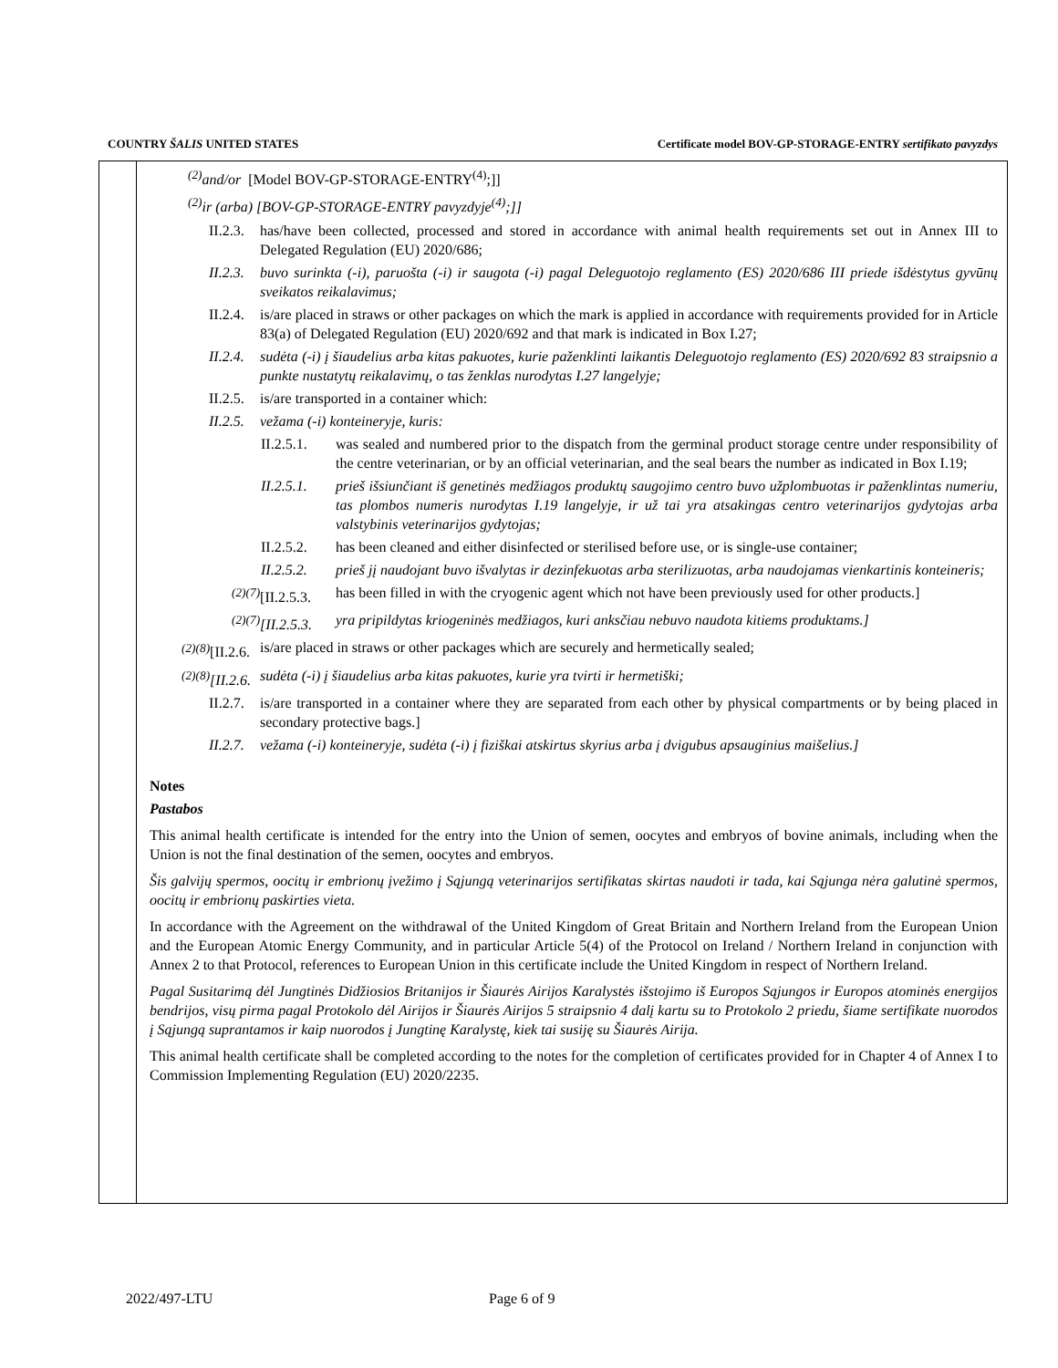COUNTRY ŠALIS UNITED STATES Certificate model BOV-GP-STORAGE-ENTRY sertifikato pavyzdys
<sup>(2)</sup> and/or [Model BOV-GP-STORAGE-ENTRY<sup>(4)</sup>;]]
<sup>(2)</sup> ir (arba) [BOV-GP-STORAGE-ENTRY pavyzdyje<sup>(4)</sup>;]]
II.2.3. has/have been collected, processed and stored in accordance with animal health requirements set out in Annex III to Delegated Regulation (EU) 2020/686;
II.2.3. buvo surinkta (-i), paruošta (-i) ir saugota (-i) pagal Deleguotojo reglamento (ES) 2020/686 III priede išdėstytus gyvūnų sveikatos reikalavimus;
II.2.4. is/are placed in straws or other packages on which the mark is applied in accordance with requirements provided for in Article 83(a) of Delegated Regulation (EU) 2020/692 and that mark is indicated in Box I.27;
II.2.4. sudėta (-i) į šiaudelius arba kitas pakuotes, kurie paženklinti laikantis Deleguotojo reglamento (ES) 2020/692 83 straipsnio a punkte nustatytų reikalavimų, o tas ženklas nurodytas I.27 langelyje;
II.2.5. is/are transported in a container which:
II.2.5. vežama (-i) konteineryje, kuris:
II.2.5.1. was sealed and numbered prior to the dispatch from the germinal product storage centre under responsibility of the centre veterinarian, or by an official veterinarian, and the seal bears the number as indicated in Box I.19;
II.2.5.1. prieš išsiunčiant iš genetinės medžiagos produktų saugojimo centro buvo užplombuotas ir paženklintas numeriu, tas plombos numeris nurodytas I.19 langelyje, ir už tai yra atsakingas centro veterinarijos gydytojas arba valstybinis veterinarijos gydytojas;
II.2.5.2. has been cleaned and either disinfected or sterilised before use, or is single-use container;
II.2.5.2. prieš jį naudojant buvo išvalytas ir dezinfekuotas arba sterilizuotas, arba naudojamas vienkartinis konteineris;
<sup>(2)(7)</sup>[II.2.5.3. has been filled in with the cryogenic agent which not have been previously used for other products.]
<sup>(2)(7)</sup>[II.2.5.3. yra pripildytas kriogeninės medžiagos, kuri anksčiau nebuvo naudota kitiems produktams.]
<sup>(2)(8)</sup>[II.2.6. is/are placed in straws or other packages which are securely and hermetically sealed;
<sup>(2)(8)</sup>[II.2.6. sudėta (-i) į šiaudelius arba kitas pakuotes, kurie yra tvirti ir hermetiški;
II.2.7. is/are transported in a container where they are separated from each other by physical compartments or by being placed in secondary protective bags.]
II.2.7. vežama (-i) konteineryje, sudėta (-i) į fiziškai atskirtus skyrius arba į dvigubus apsauginius maišelius.]
Notes
Pastabos
This animal health certificate is intended for the entry into the Union of semen, oocytes and embryos of bovine animals, including when the Union is not the final destination of the semen, oocytes and embryos.
Šis galvijų spermos, oocitų ir embrionų įvežimo į Sąjungą veterinarijos sertifikatas skirtas naudoti ir tada, kai Sąjunga nėra galutinė spermos, oocitų ir embrionų paskirties vieta.
In accordance with the Agreement on the withdrawal of the United Kingdom of Great Britain and Northern Ireland from the European Union and the European Atomic Energy Community, and in particular Article 5(4) of the Protocol on Ireland / Northern Ireland in conjunction with Annex 2 to that Protocol, references to European Union in this certificate include the United Kingdom in respect of Northern Ireland.
Pagal Susitarimą dėl Jungtinės Didžiosios Britanijos ir Šiaurės Airijos Karalystės išstojimo iš Europos Sąjungos ir Europos atominės energijos bendrijos, visų pirma pagal Protokolo dėl Airijos ir Šiaurės Airijos 5 straipsnio 4 dalį kartu su to Protokolo 2 priedu, šiame sertifikate nuorodos į Sąjungą suprantamos ir kaip nuorodos į Jungtinę Karalystę, kiek tai susiję su Šiaurės Airija.
This animal health certificate shall be completed according to the notes for the completion of certificates provided for in Chapter 4 of Annex I to Commission Implementing Regulation (EU) 2020/2235.
2022/497-LTU Page 6 of 9